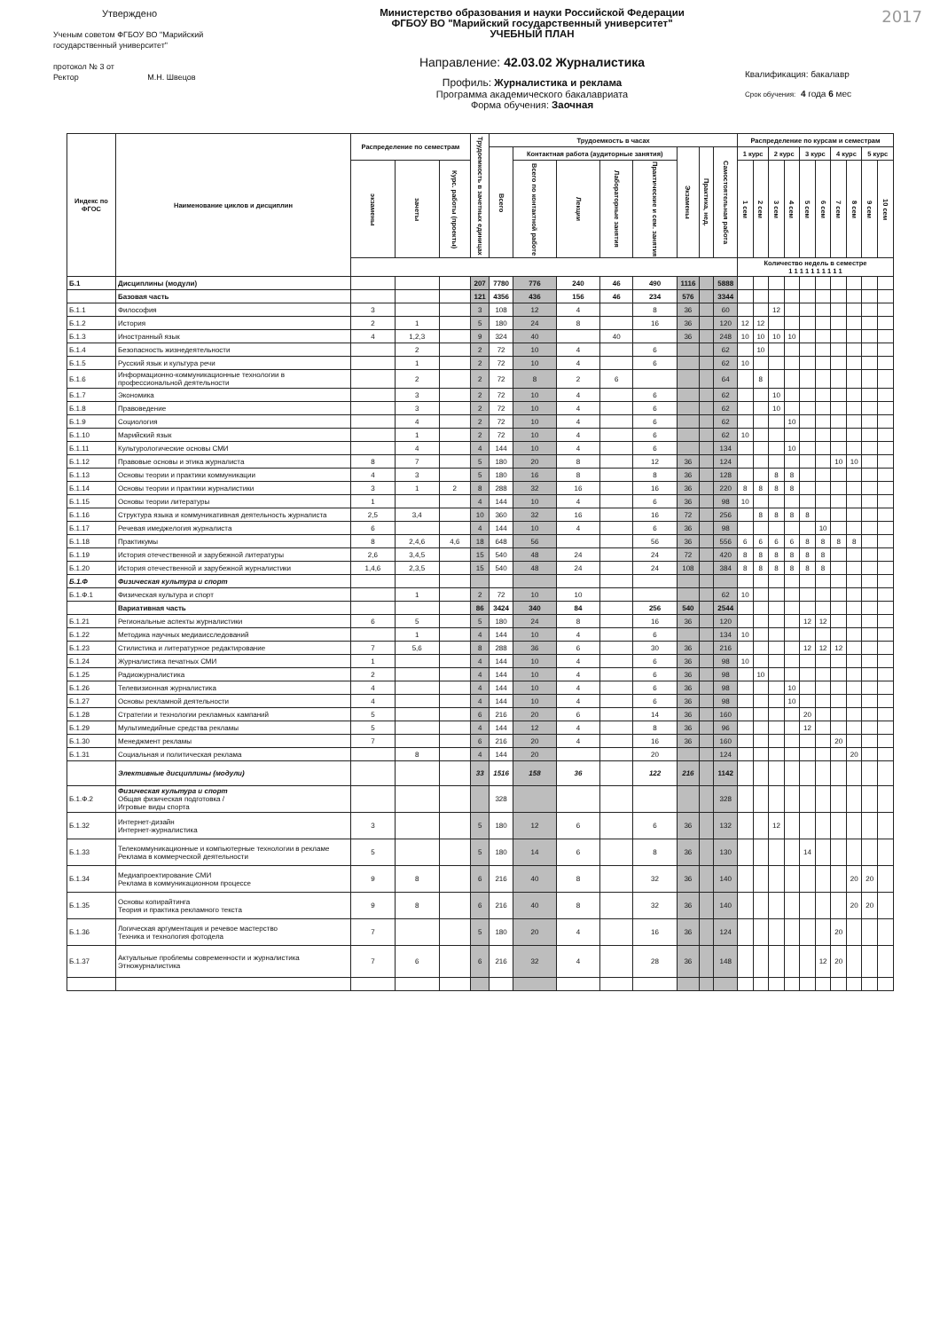2017
Утверждено
Ученым советом ФГБОУ ВО "Марийский
государственный университет"
протокол № 3 от
Ректор М.Н. Швецов
Министерство образования и науки Российской Федерации
ФГБОУ ВО "Марийский государственный университет"
УЧЕБНЫЙ ПЛАН
Направление: 42.03.02 Журналистика
Профиль: Журналистика и реклама
Программа академического бакалавриата
Форма обучения: Заочная
Квалификация: бакалавр
Срок обучения: 4 года 6 мес
| Индекс по ФГОС | Наименование циклов и дисциплин | Распределение по семестрам | | | Трудоемкость в зачетных единицах | Трудоемкость в часах | | | | | | | | Распределение по курсам и семестрам | | | | | | | | | |
| --- | --- | --- | --- | --- | --- | --- | --- | --- | --- | --- | --- | --- | --- | --- | --- | --- | --- | --- | --- | --- | --- | --- | --- |
| | | | | | | Всего | Контактная работа (аудиторные занятия) | | | | Экзамены | Практика, нед. | Самостоятельная работа | 1 курс | | 2 курс | | 3 курс | | 4 курс | | 5 курс | |
| | | экзамены | зачеты | Курс. работы (проекты) | | | Всего по контактной работе | Лекции | Лабораторные занятия | Практические и сем. занятия | | | | 1 сем | 2 сем | 3 сем | 4 сем | 5 сем | 6 сем | 7 сем | 8 сем | 9 сем | 10 сем |
| | | | | | | | | | | | | | | Количество недель в семестре 1 1 1 1 1 1 1 1 1 1 | | | | | | | | | |
| Б.1 | Дисциплины (модули) | | | | 207 | 7780 | 776 | 240 | 46 | 490 | 1116 | | 5888 | | | | | | | | | | |
| | Базовая часть | | | | 121 | 4356 | 436 | 156 | 46 | 234 | 576 | | 3344 | | | | | | | | | | |
| Б.1.1 | Философия | 3 | | | 3 | 108 | 12 | 4 | | 8 | 36 | | 60 | | | 12 | | | | | | | |
| Б.1.2 | История | 2 | 1 | | 5 | 180 | 24 | 8 | | 16 | 36 | | 120 | 12 | 12 | | | | | | | | |
| Б.1.3 | Иностранный язык | 4 | 1,2,3 | | 9 | 324 | 40 | | 40 | | 36 | | 248 | 10 | 10 | 10 | 10 | | | | | | |
| Б.1.4 | Безопасность жизнедеятельности | | 2 | | 2 | 72 | 10 | 4 | | 6 | | | 62 | | 10 | | | | | | | | |
| Б.1.5 | Русский язык и культура речи | | 1 | | 2 | 72 | 10 | 4 | | 6 | | | 62 | 10 | | | | | | | | | |
| Б.1.6 | Информационно-коммуникационные технологии в профессиональной деятельности | | 2 | | 2 | 72 | 8 | 2 | 6 | | | | 64 | | 8 | | | | | | | | |
| Б.1.7 | Экономика | | 3 | | 2 | 72 | 10 | 4 | | 6 | | | 62 | | | 10 | | | | | | | |
| Б.1.8 | Правоведение | | 3 | | 2 | 72 | 10 | 4 | | 6 | | | 62 | | | 10 | | | | | | | |
| Б.1.9 | Социология | | 4 | | 2 | 72 | 10 | 4 | | 6 | | | 62 | | | | 10 | | | | | | |
| Б.1.10 | Марийский язык | | 1 | | 2 | 72 | 10 | 4 | | 6 | | | 62 | 10 | | | | | | | | | |
| Б.1.11 | Культурологические основы СМИ | | 4 | | 4 | 144 | 10 | 4 | | 6 | | | 134 | | | | 10 | | | | | | |
| Б.1.12 | Правовые основы и этика журналиста | 8 | 7 | | 5 | 180 | 20 | 8 | | 12 | 36 | | 124 | | | | | | | 10 | 10 | | |
| Б.1.13 | Основы теории и практики коммуникации | 4 | 3 | | 5 | 180 | 16 | 8 | | 8 | 36 | | 128 | | | 8 | 8 | | | | | | |
| Б.1.14 | Основы теории и практики журналистики | 3 | 1 | 2 | 8 | 288 | 32 | 16 | | 16 | 36 | | 220 | 8 | 8 | 8 | 8 | | | | | | |
| Б.1.15 | Основы теории литературы | 1 | | | 4 | 144 | 10 | 4 | | 6 | 36 | | 98 | 10 | | | | | | | | | |
| Б.1.16 | Структура языка и коммуникативная деятельность журналиста | 2,5 | 3,4 | | 10 | 360 | 32 | 16 | | 16 | 72 | | 256 | | 8 | 8 | 8 | 8 | | | | | |
| Б.1.17 | Речевая имеджелогия журналиста | 6 | | | 4 | 144 | 10 | 4 | | 6 | 36 | | 98 | | | | | | 10 | | | | |
| Б.1.18 | Практикумы | 8 | 2,4,6 | 4,6 | 18 | 648 | 56 | | | 56 | 36 | | 556 | 6 | 6 | 6 | 6 | 8 | 8 | 8 | 8 | | |
| Б.1.19 | История отечественной и зарубежной литературы | 2,6 | 3,4,5 | | 15 | 540 | 48 | 24 | | 24 | 72 | | 420 | 8 | 8 | 8 | 8 | 8 | 8 | | | | |
| Б.1.20 | История отечественной и зарубежной журналистики | 1,4,6 | 2,3,5 | | 15 | 540 | 48 | 24 | | 24 | 108 | | 384 | 8 | 8 | 8 | 8 | 8 | 8 | | | | |
| Б.1.Ф | Физическая культура и спорт | | | | | | | | | | | | | | | | | | | | | | |
| Б.1.Ф.1 | Физическая культура и спорт | | 1 | | 2 | 72 | 10 | 10 | | | | | 62 | 10 | | | | | | | | | |
| | Вариативная часть | | | | 86 | 3424 | 340 | 84 | | 256 | 540 | | 2544 | | | | | | | | | | |
| Б.1.21 | Региональные аспекты журналистики | 6 | 5 | | 5 | 180 | 24 | 8 | | 16 | 36 | | 120 | | | | | 12 | 12 | | | | |
| Б.1.22 | Методика научных медиаисследований | | 1 | | 4 | 144 | 10 | 4 | | 6 | | | 134 | 10 | | | | | | | | | |
| Б.1.23 | Стилистика и литературное редактирование | 7 | 5,6 | | 8 | 288 | 36 | 6 | | 30 | 36 | | 216 | | | | | 12 | 12 | 12 | | | |
| Б.1.24 | Журналистика печатных СМИ | 1 | | | 4 | 144 | 10 | 4 | | 6 | 36 | | 98 | 10 | | | | | | | | | |
| Б.1.25 | Радиожурналистика | 2 | | | 4 | 144 | 10 | 4 | | 6 | 36 | | 98 | | 10 | | | | | | | | |
| Б.1.26 | Телевизионная журналистика | 4 | | | 4 | 144 | 10 | 4 | | 6 | 36 | | 98 | | | | 10 | | | | | | |
| Б.1.27 | Основы рекламной деятельности | 4 | | | 4 | 144 | 10 | 4 | | 6 | 36 | | 98 | | | | 10 | | | | | | |
| Б.1.28 | Стратегии и технологии рекламных кампаний | 5 | | | 6 | 216 | 20 | 6 | | 14 | 36 | | 160 | | | | | 20 | | | | | |
| Б.1.29 | Мультимедийные средства рекламы | 5 | | | 4 | 144 | 12 | 4 | | 8 | 36 | | 96 | | | | | 12 | | | | | |
| Б.1.30 | Менеджмент рекламы | 7 | | | 6 | 216 | 20 | 4 | | 16 | 36 | | 160 | | | | | | | 20 | | | |
| Б.1.31 | Социальная и политическая реклама | | 8 | | 4 | 144 | 20 | | | 20 | | | 124 | | | | | | | | 20 | | |
| | Элективные дисциплины (модули) | | | | 33 | 1516 | 158 | 36 | | 122 | 216 | | 1142 | | | | | | | | | | |
| Б.1.Ф.2 | Физическая культура и спорт Общая физическая подготовка / Игровые виды спорта | | | | | 328 | | | | | | | 328 | | | | | | | | | | |
| Б.1.32 | Интернет-дизайн Интернет-журналистика | 3 | | | 5 | 180 | 12 | 6 | | 6 | 36 | | 132 | | | 12 | | | | | | | |
| Б.1.33 | Телекоммуникационные и компьютерные технологии в рекламе Реклама в коммерческой деятельности | 5 | | | 5 | 180 | 14 | 6 | | 8 | 36 | | 130 | | | | | 14 | | | | | |
| Б.1.34 | Медиапроектирование СМИ Реклама в коммуникационном процессе | 9 | 8 | | 6 | 216 | 40 | 8 | | 32 | 36 | | 140 | | | | | | | | 20 | 20 | |
| Б.1.35 | Основы копирайтинга Теория и практика рекламного текста | 9 | 8 | | 6 | 216 | 40 | 8 | | 32 | 36 | | 140 | | | | | | | | 20 | 20 | |
| Б.1.36 | Логическая аргументация и речевое мастерство Техника и технология фотодела | 7 | | | 5 | 180 | 20 | 4 | | 16 | 36 | | 124 | | | | | | | 20 | | | |
| Б.1.37 | Актуальные проблемы современности и журналистика Этножурналистика | 7 | 6 | | 6 | 216 | 32 | 4 | | 28 | 36 | | 148 | | | | | | 12 | 20 | | | |